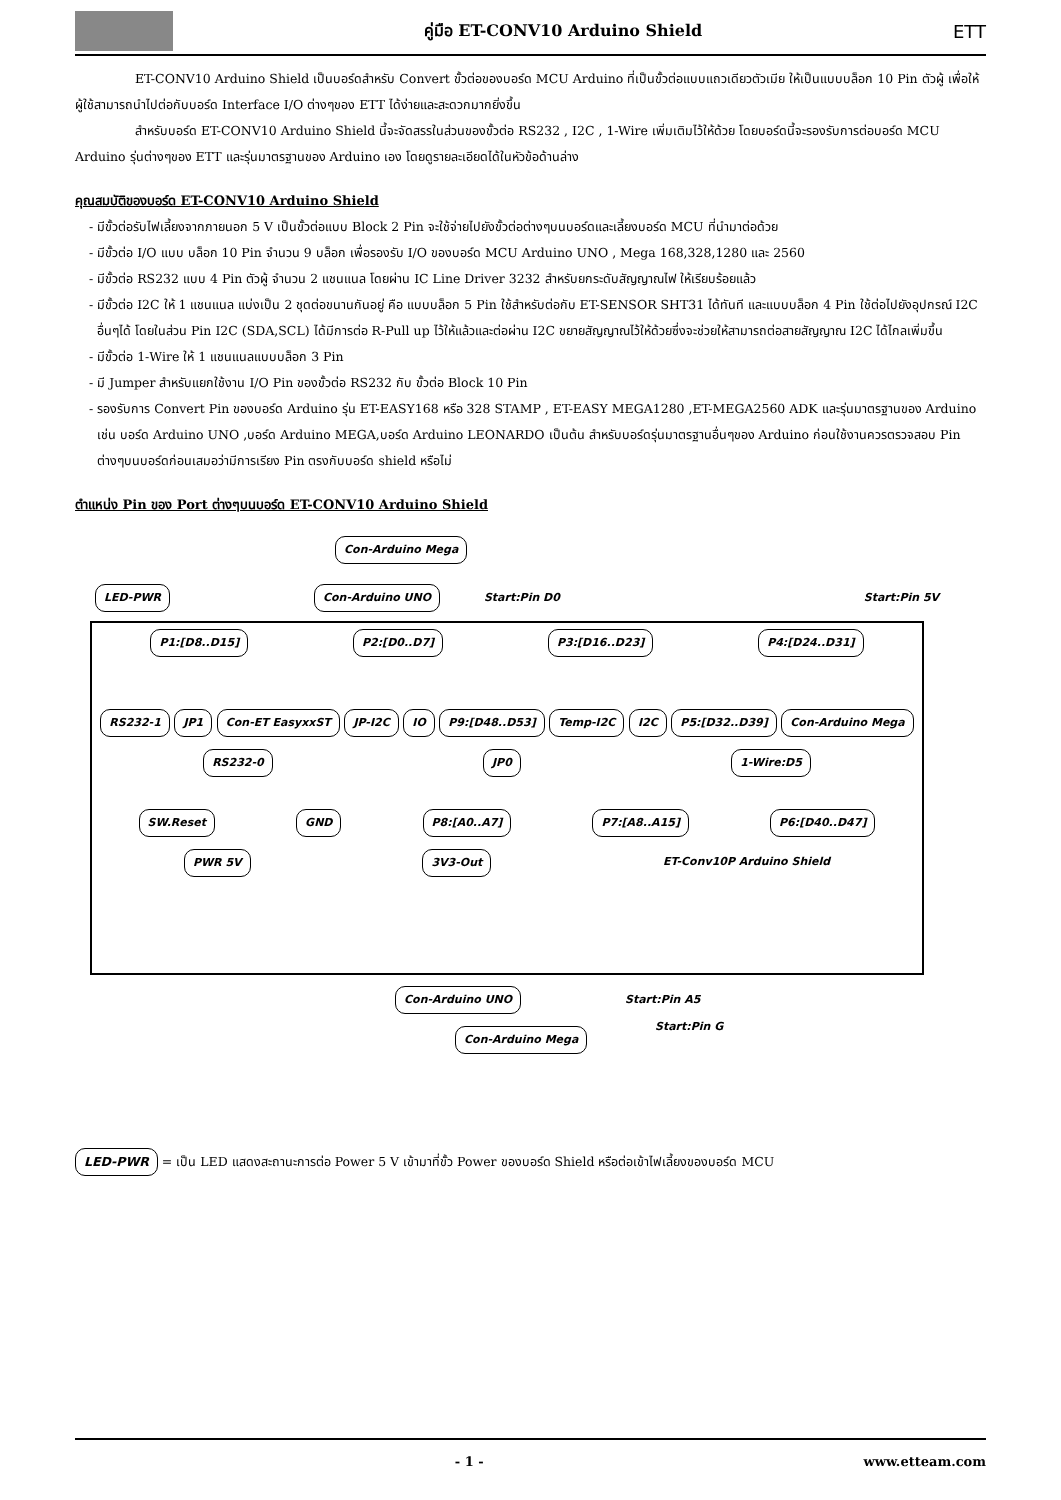คู่มือ ET-CONV10 Arduino Shield
ETT
ET-CONV10 Arduino Shield เป็นบอร์ดสำหรับ Convert ขั้วต่อของบอร์ด MCU Arduino ที่เป็นขั้วต่อแบบแถวเดียวตัวเมีย ให้เป็นแบบบล็อก 10 Pin ตัวผู้ เพื่อให้ผู้ใช้สามารถนำไปต่อกับบอร์ด Interface I/O ต่างๆของ ETT ได้ง่ายและสะดวกมากยิ่งขึ้น
สำหรับบอร์ด ET-CONV10 Arduino Shield นี้จะจัดสรรในส่วนของขั้วต่อ RS232 , I2C , 1-Wire เพิ่มเติมไว้ให้ด้วย โดยบอร์ดนี้จะรองรับการต่อบอร์ด MCU Arduino รุ่นต่างๆของ ETT และรุ่นมาตรฐานของ Arduino เอง โดยดูรายละเอียดได้ในหัวข้อด้านล่าง
คุณสมบัติของบอร์ด ET-CONV10 Arduino Shield
- มีขั้วต่อรับไฟเลี้ยงจากภายนอก 5 V เป็นขั้วต่อแบบ Block 2 Pin จะใช้จ่ายไปยังขั้วต่อต่างๆบนบอร์ดและเลี้ยงบอร์ด MCU ที่นำมาต่อด้วย
- มีขั้วต่อ I/O แบบ บล็อก 10 Pin จำนวน 9 บล็อก เพื่อรองรับ I/O ของบอร์ด MCU Arduino UNO , Mega 168,328,1280 และ 2560
- มีขั้วต่อ RS232 แบบ 4 Pin ตัวผู้ จำนวน 2 แชนแนล โดยผ่าน IC Line Driver 3232 สำหรับยกระดับสัญญาณไฟ ให้เรียบร้อยแล้ว
- มีขั้วต่อ I2C ให้ 1 แชนแนล แบ่งเป็น 2 ชุดต่อขนานกันอยู่ คือ แบบบล็อก 5 Pin ใช้สำหรับต่อกับ ET-SENSOR SHT31 ได้ทันที และแบบบล็อก 4 Pin ใช้ต่อไปยังอุปกรณ์ I2C อื่นๆได้ โดยในส่วน Pin I2C (SDA,SCL) ได้มีการต่อ R-Pull up ไว้ให้แล้วและต่อผ่าน I2C ขยายสัญญาณไว้ให้ด้วยซึ่งจะช่วยให้สามารถต่อสายสัญญาณ I2C ได้ไกลเพิ่มขึ้น
- มีขั้วต่อ 1-Wire ให้ 1 แชนแนลแบบบล็อก 3 Pin
- มี Jumper สำหรับแยกใช้งาน I/O Pin ของขั้วต่อ RS232 กับ ขั้วต่อ Block 10 Pin
- รองรับการ Convert Pin ของบอร์ด Arduino รุ่น ET-EASY168 หรือ 328 STAMP , ET-EASY MEGA1280 ,ET-MEGA2560 ADK และรุ่นมาตรฐานของ Arduino เช่น บอร์ด Arduino UNO ,บอร์ด Arduino MEGA,บอร์ด Arduino LEONARDO เป็นต้น สำหรับบอร์ดรุ่นมาตรฐานอื่นๆของ Arduino ก่อนใช้งานควรตรวจสอบ Pin ต่างๆบนบอร์ดก่อนเสมอว่ามีการเรียง Pin ตรงกับบอร์ด shield หรือไม่
ตำแหน่ง Pin ของ Port ต่างๆบนบอร์ด ET-CONV10 Arduino Shield
Con-Arduino Mega
LED-PWR Con-Arduino UNO Start:Pin D0 Start:Pin 5V
P1:[D8..D15] P2:[D0..D7] P3:[D16..D23] P4:[D24..D31]
RS232-1 JP1 Con-ET EasyxxST JP-I2C IO P9:[D48..D53] Temp-I2C I2C P5:[D32..D39] Con-Arduino Mega
RS232-0 JP0 1-Wire:D5
SW.Reset GND P8:[A0..A7] P7:[A8..A15] P6:[D40..D47]
PWR 5V 3V3-Out ET-Conv10P Arduino Shield
Con-Arduino UNO Start:Pin A5 Start:Pin G
Con-Arduino Mega
LED-PWR = เป็น LED แสดงสะถานะการต่อ Power 5 V เข้ามาที่ขั้ว Power ของบอร์ด Shield หรือต่อเข้าไฟเลี้ยงของบอร์ด MCU
- 1 - www.etteam.com